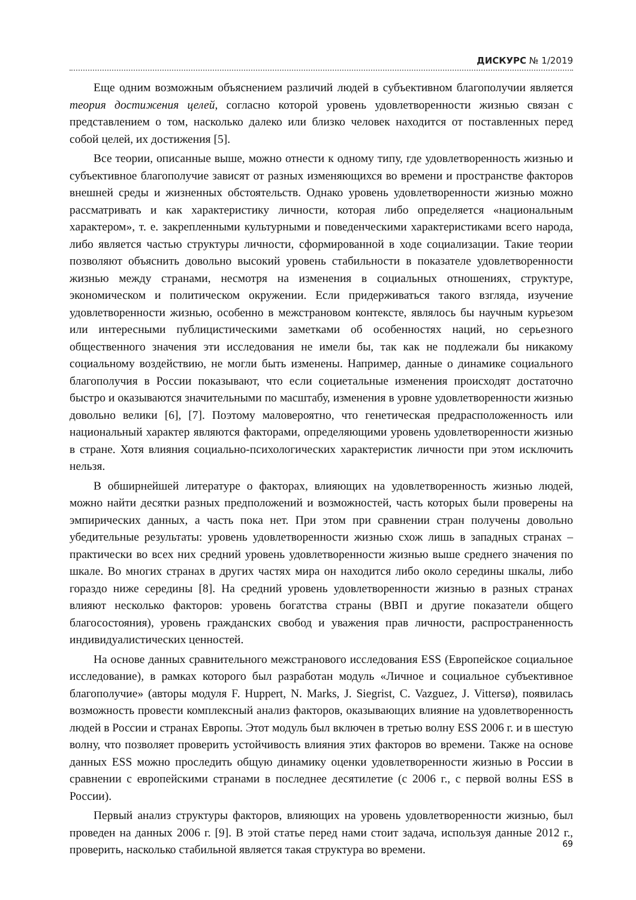ДИСКУРС № 1/2019
Еще одним возможным объяснением различий людей в субъективном благополучии является теория достижения целей, согласно которой уровень удовлетворенности жизнью связан с представлением о том, насколько далеко или близко человек находится от поставленных перед собой целей, их достижения [5].
Все теории, описанные выше, можно отнести к одному типу, где удовлетворенность жизнью и субъективное благополучие зависят от разных изменяющихся во времени и пространстве факторов внешней среды и жизненных обстоятельств. Однако уровень удовлетворенности жизнью можно рассматривать и как характеристику личности, которая либо определяется «национальным характером», т. е. закрепленными культурными и поведенческими характеристиками всего народа, либо является частью структуры личности, сформированной в ходе социализации. Такие теории позволяют объяснить довольно высокий уровень стабильности в показателе удовлетворенности жизнью между странами, несмотря на изменения в социальных отношениях, структуре, экономическом и политическом окружении. Если придерживаться такого взгляда, изучение удовлетворенности жизнью, особенно в межстрановом контексте, являлось бы научным курьезом или интересными публицистическими заметками об особенностях наций, но серьезного общественного значения эти исследования не имели бы, так как не подлежали бы никакому социальному воздействию, не могли быть изменены. Например, данные о динамике социального благополучия в России показывают, что если социетальные изменения происходят достаточно быстро и оказываются значительными по масштабу, изменения в уровне удовлетворенности жизнью довольно велики [6], [7]. Поэтому маловероятно, что генетическая предрасположенность или национальный характер являются факторами, определяющими уровень удовлетворенности жизнью в стране. Хотя влияния социально-психологических характеристик личности при этом исключить нельзя.
В обширнейшей литературе о факторах, влияющих на удовлетворенность жизнью людей, можно найти десятки разных предположений и возможностей, часть которых были проверены на эмпирических данных, а часть пока нет. При этом при сравнении стран получены довольно убедительные результаты: уровень удовлетворенности жизнью схож лишь в западных странах – практически во всех них средний уровень удовлетворенности жизнью выше среднего значения по шкале. Во многих странах в других частях мира он находится либо около середины шкалы, либо гораздо ниже середины [8]. На средний уровень удовлетворенности жизнью в разных странах влияют несколько факторов: уровень богатства страны (ВВП и другие показатели общего благосостояния), уровень гражданских свобод и уважения прав личности, распространенность индивидуалистических ценностей.
На основе данных сравнительного межстранового исследования ESS (Европейское социальное исследование), в рамках которого был разработан модуль «Личное и социальное субъективное благополучие» (авторы модуля F. Huppert, N. Marks, J. Siegrist, C. Vazguez, J. Vittersø), появилась возможность провести комплексный анализ факторов, оказывающих влияние на удовлетворенность людей в России и странах Европы. Этот модуль был включен в третью волну ESS 2006 г. и в шестую волну, что позволяет проверить устойчивость влияния этих факторов во времени. Также на основе данных ESS можно проследить общую динамику оценки удовлетворенности жизнью в России в сравнении с европейскими странами в последнее десятилетие (с 2006 г., с первой волны ESS в России).
Первый анализ структуры факторов, влияющих на уровень удовлетворенности жизнью, был проведен на данных 2006 г. [9]. В этой статье перед нами стоит задача, используя данные 2012 г., проверить, насколько стабильной является такая структура во времени.
69